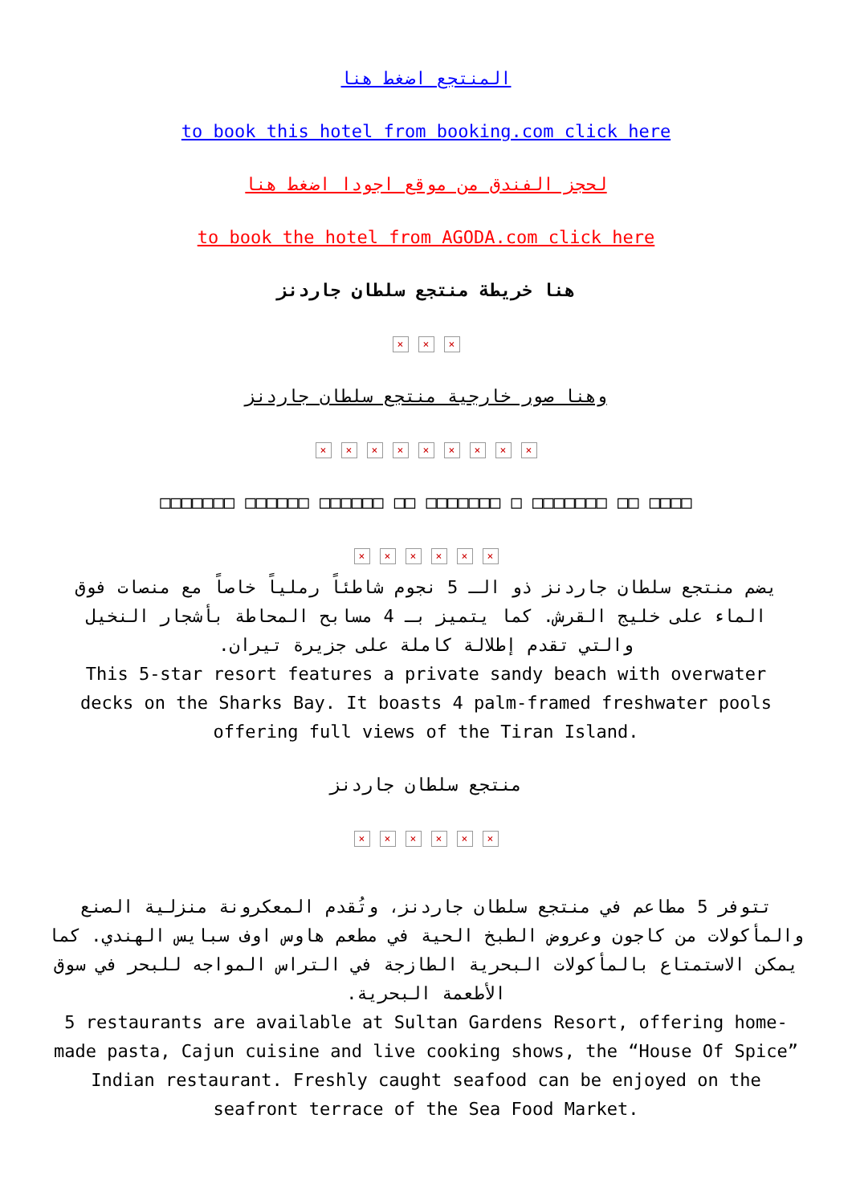المنتجع اضغط هنا
to book this hotel from booking.com click here
لحجز الفندق من موقع اجودا اضغط هنا
to book the hotel from AGODA.com click here
هنا خريطة منتجع سلطان جاردنز
× × ×
وهنا صور خارجية منتجع سلطان جاردنز
× × × × × × × × ×
□□□□□□□ □□□□□□ □□□□□□ □□ □□□□□□□ □ □□□□□□□ □□ □□□□
× × × × × ×
يضم منتجع سلطان جاردنز ذو الـ 5 نجوم شاطئاً رملياً خاصاً مع منصات فوق الماء على خليج القرش. كما يتميز بـ 4 مسابح المحاطة بأشجار النخيل والتي تقدم إطلالة كاملة على جزيرة تيران.
This 5-star resort features a private sandy beach with overwater decks on the Sharks Bay. It boasts 4 palm-framed freshwater pools offering full views of the Tiran Island.
منتجع سلطان جاردنز
× × × × × ×
تتوفر 5 مطاعم في منتجع سلطان جاردنز، وتُقدم المعكرونة منزلية الصنع والمأكولات من كاجون وعروض الطبخ الحية في مطعم هاوس اوف سبايس الهندي. كما يمكن الاستمتاع بالمأكولات البحرية الطازجة في التراس المواجه للبحر في سوق الأطعمة البحرية.
5 restaurants are available at Sultan Gardens Resort, offering home-made pasta, Cajun cuisine and live cooking shows, the “House Of Spice” Indian restaurant. Freshly caught seafood can be enjoyed on the seafront terrace of the Sea Food Market.